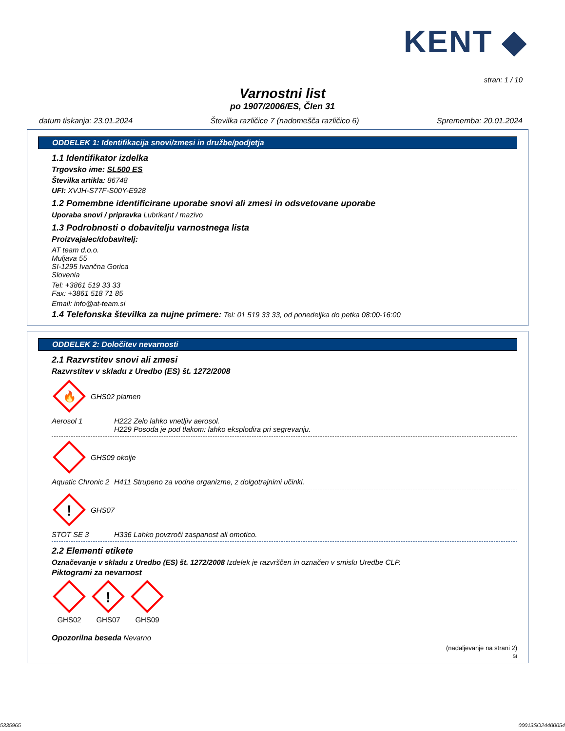KENT ◆
stran: 1 / 10
Varnostni list
po 1907/2006/ES, Člen 31
datum tiskanja: 23.01.2024 Številka različice 7 (nadomešča različico 6) Sprememba: 20.01.2024
ODDELEK 1: Identifikacija snovi/zmesi in družbe/podjetja
1.1 Identifikator izdelka
Trgovsko ime: SL500 ES
Številka artikla: 86748
UFI: XVJH-S77F-S00Y-E928
1.2 Pomembne identificirane uporabe snovi ali zmesi in odsvetovane uporabe
Uporaba snovi / pripravka Lubrikant / mazivo
1.3 Podrobnosti o dobavitelju varnostnega lista
Proizvajalec/dobavitelj:
AT team d.o.o.
Muljava 55
SI-1295 Ivančna Gorica
Slovenia
Tel: +3861 519 33 33
Fax: +3861 518 71 85
Email: info@at-team.si
1.4 Telefonska številka za nujne primere: Tel: 01 519 33 33, od ponedeljka do petka 08:00-16:00
ODDELEK 2: Določitev nevarnosti
2.1 Razvrstitev snovi ali zmesi
Razvrstitev v skladu z Uredbo (ES) št. 1272/2008
🔥
GHS02 plamen
Aerosol 1 H222 Zelo lahko vnetljiv aerosol.
H229 Posoda je pod tlakom: lahko eksplodira pri segrevanju.
GHS09 okolje
Aquatic Chronic 2 H411 Strupeno za vodne organizme, z dolgotrajnimi učinki.
!
GHS07
STOT SE 3 H336 Lahko povzroči zaspanost ali omotico.
2.2 Elementi etikete
Označevanje v skladu z Uredbo (ES) št. 1272/2008 Izdelek je razvrščen in označen v smislu Uredbe CLP.
Piktogrami za nevarnost
GHS02
!
GHS07
GHS09
Opozorilna beseda Nevarno
(nadaljevanje na strani 2)
SI
5335965 00013SO24400054